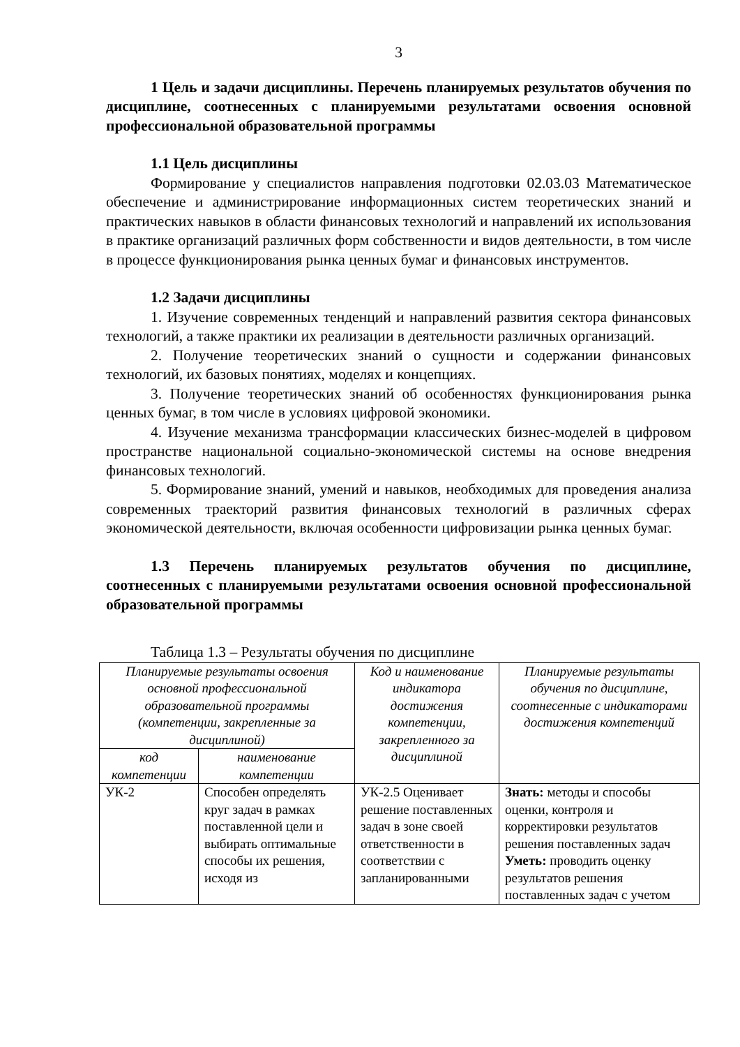3
1 Цель и задачи дисциплины. Перечень планируемых результатов обучения по дисциплине, соотнесенных с планируемыми результатами освоения основной профессиональной образовательной программы
1.1 Цель дисциплины
Формирование у специалистов направления подготовки 02.03.03 Математическое обеспечение и администрирование информационных систем теоретических знаний и практических навыков в области финансовых технологий и направлений их использования в практике организаций различных форм собственности и видов деятельности, в том числе в процессе функционирования рынка ценных бумаг и финансовых инструментов.
1.2 Задачи дисциплины
1. Изучение современных тенденций и направлений развития сектора финансовых технологий, а также практики их реализации в деятельности различных организаций.
2. Получение теоретических знаний о сущности и содержании финансовых технологий, их базовых понятиях, моделях и концепциях.
3. Получение теоретических знаний об особенностях функционирования рынка ценных бумаг, в том числе в условиях цифровой экономики.
4. Изучение механизма трансформации классических бизнес-моделей в цифровом пространстве национальной социально-экономической системы на основе внедрения финансовых технологий.
5. Формирование знаний, умений и навыков, необходимых для проведения анализа современных траекторий развития финансовых технологий в различных сферах экономической деятельности, включая особенности цифровизации рынка ценных бумаг.
1.3 Перечень планируемых результатов обучения по дисциплине, соотнесенных с планируемыми результатами освоения основной профессиональной образовательной программы
Таблица 1.3 – Результаты обучения по дисциплине
| Планируемые результаты освоения основной профессиональной образовательной программы (компетенции, закрепленные за дисциплиной) | | Код и наименование индикатора достижения компетенции, закрепленного за дисциплиной | Планируемые результаты обучения по дисциплине, соотнесенные с индикаторами достижения компетенций |
| --- | --- | --- | --- |
| код компетенции | наименование компетенции | | |
| УК-2 | Способен определять круг задач в рамках поставленной цели и выбирать оптимальные способы их решения, исходя из | УК-2.5 Оценивает решение поставленных задач в зоне своей ответственности в соответствии с запланированными | Знать: методы и способы оценки, контроля и корректировки результатов решения поставленных задач Уметь: проводить оценку результатов решения поставленных задач с учетом |